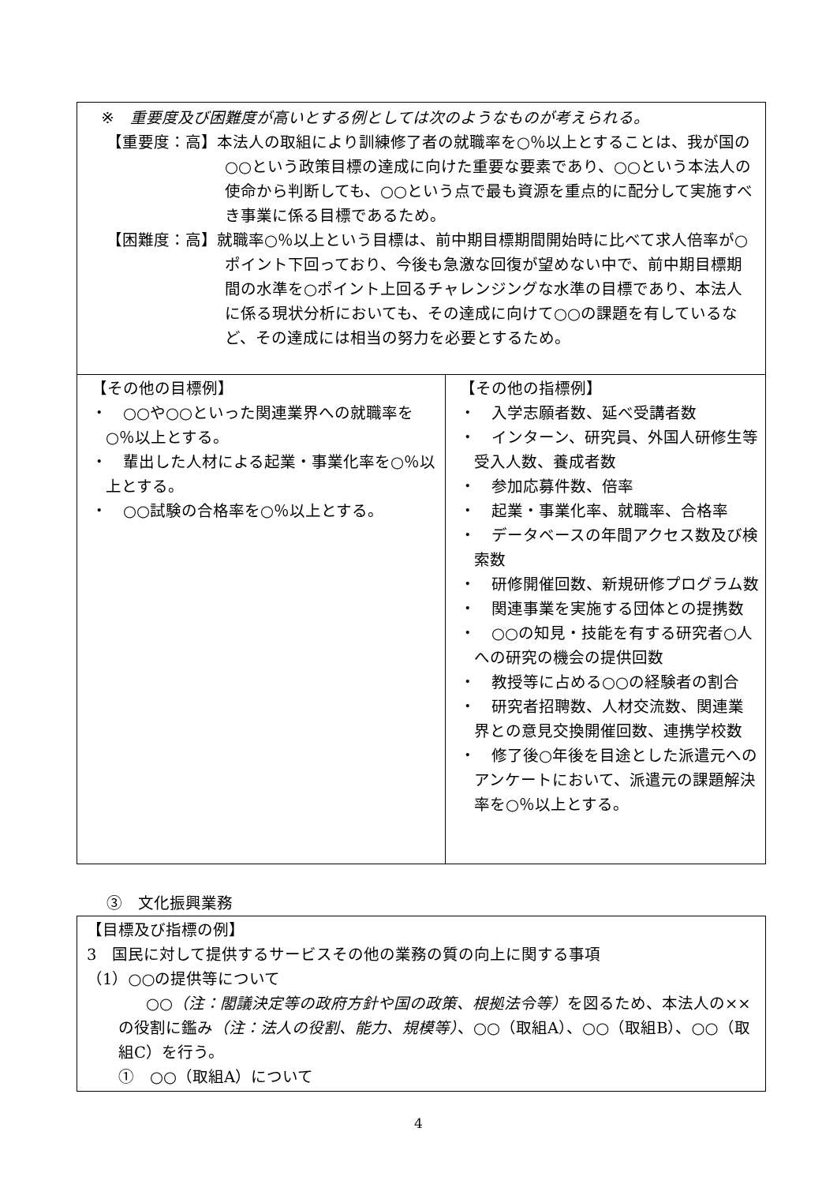| ※ 重要度及び困難度が高いとする例としては次のようなものが考えられる。 【重要度：高】本法人の取組により訓練修了者の就職率を○％以上とすることは、我が国の○○という政策目標の達成に向けた重要な要素であり、○○という本法人の使命から判断しても、○○という点で最も資源を重点的に配分して実施すべき事業に係る目標であるため。 【困難度：高】就職率○％以上という目標は、前中期目標期間開始時に比べて求人倍率が○ポイント下回っており、今後も急激な回復が望めない中で、前中期目標期間の水準を○ポイント上回るチャレンジングな水準の目標であり、本法人に係る現状分析においても、その達成に向けて○○の課題を有しているなど、その達成には相当の努力を必要とするため。 | |
| 【その他の目標例】 ・ ○○や○○といった関連業界への就職率を○％以上とする。 ・ 輩出した人材による起業・事業化率を○％以上とする。 ・ ○○試験の合格率を○％以上とする。 | 【その他の指標例】 ・ 入学志願者数、延べ受講者数 ・ インターン、研究員、外国人研修生等受入人数、養成者数 ・ 参加応募件数、倍率 ・ 起業・事業化率、就職率、合格率 ・ データベースの年間アクセス数及び検索数 ・ 研修開催回数、新規研修プログラム数 ・ 関連事業を実施する団体との提携数 ・ ○○の知見・技能を有する研究者○人への研究の機会の提供回数 ・ 教授等に占める○○の経験者の割合 ・ 研究者招聘数、人材交流数、関連業界との意見交換開催回数、連携学校数 ・ 修了後○年後を目途とした派遣元へのアンケートにおいて、派遣元の課題解決率を○％以上とする。 |
③　文化振興業務
| 【目標及び指標の例】 3 国民に対して提供するサービスその他の業務の質の向上に関する事項 （1）○○の提供等について ○○ （注：閣議決定等の政府方針や国の政策、根拠法令等） を図るため、本法人の××の役割に鑑み （注：法人の役割、能力、規模等） 、○○（取組A）、○○（取組B）、○○（取組C）を行う。 ① ○○（取組A）について |
4